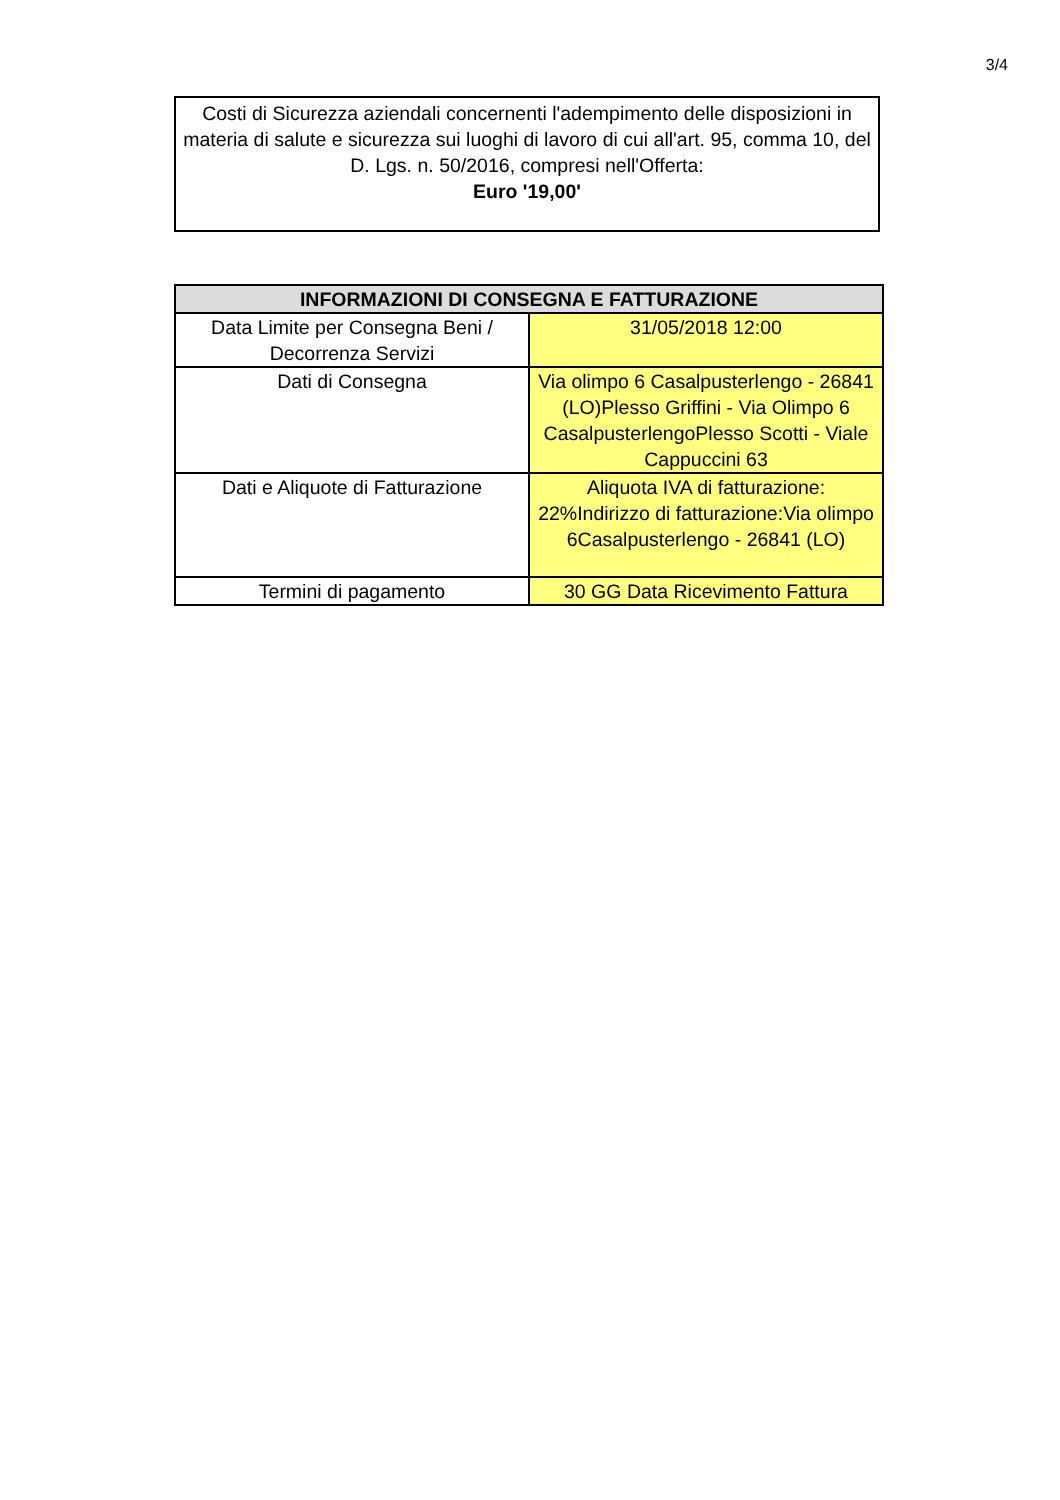3/4
Costi di Sicurezza aziendali concernenti l'adempimento delle disposizioni in materia di salute e sicurezza sui luoghi di lavoro di cui all'art. 95, comma 10, del D. Lgs. n. 50/2016, compresi nell'Offerta:
Euro '19,00'
| INFORMAZIONI DI CONSEGNA E FATTURAZIONE | |
| --- | --- |
| Data Limite per Consegna Beni / Decorrenza Servizi | 31/05/2018 12:00 |
| Dati di Consegna | Via olimpo 6 Casalpusterlengo - 26841 (LO)Plesso Griffini - Via Olimpo 6 CasalpusterlengoPlesso Scotti - Viale Cappuccini 63 |
| Dati e Aliquote di Fatturazione | Aliquota IVA di fatturazione: 22%Indirizzo di fatturazione:Via olimpo 6Casalpusterlengo - 26841 (LO) |
| Termini di pagamento | 30 GG Data Ricevimento Fattura |